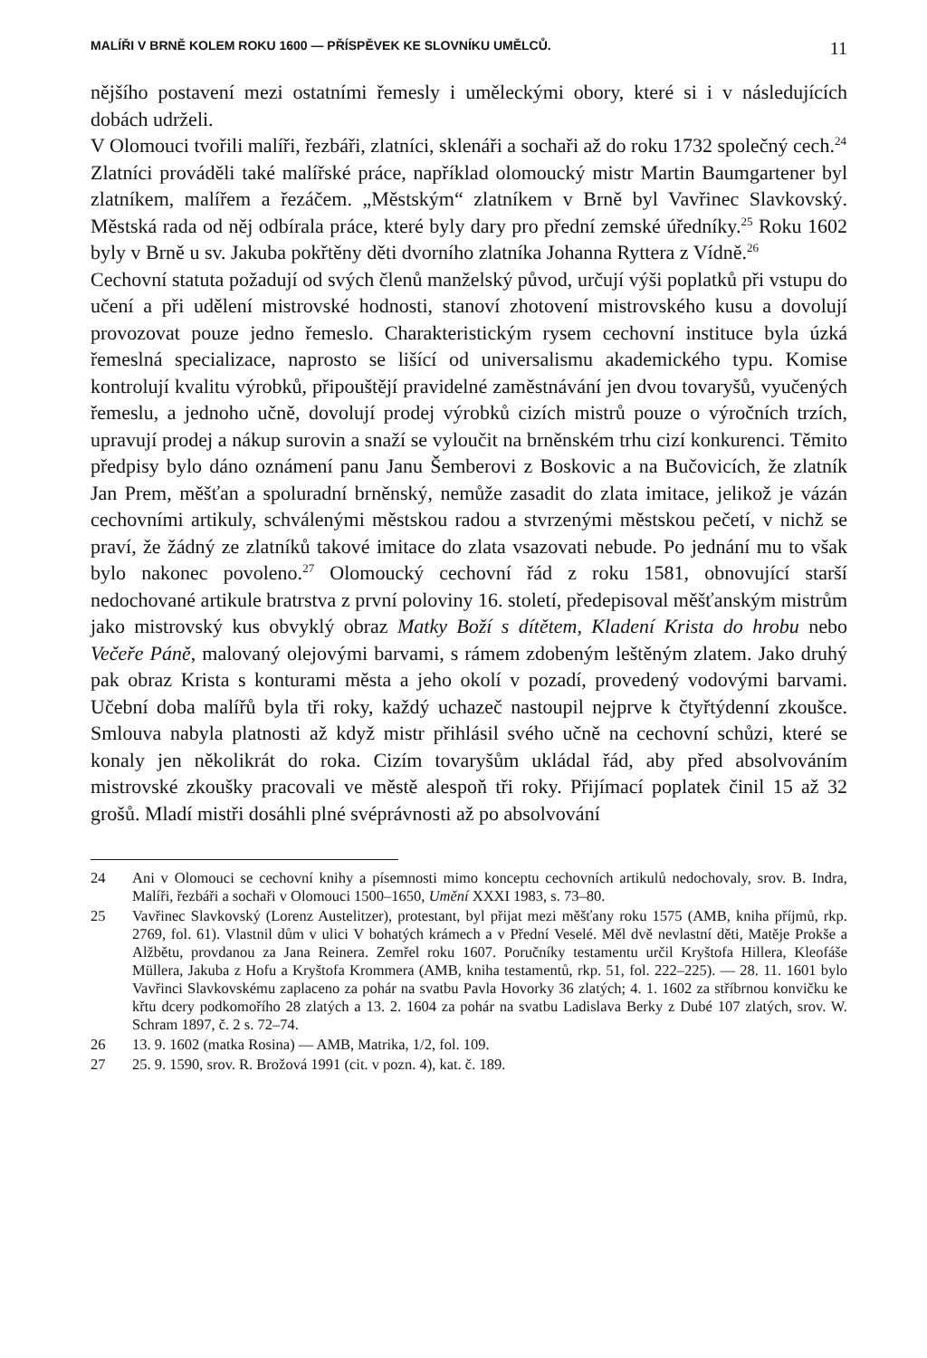MALÍŘI V BRNĚ KOLEM ROKU 1600 — PŘÍSPĚVEK KE SLOVNÍKU UMĚLCŮ. 11
nějšího postavení mezi ostatními řemesly i uměleckými obory, které si i v následujících dobách udrželi.
V Olomouci tvořili malíři, řezbáři, zlatníci, sklenáři a sochaři až do roku 1732 společný cech.<sup>24</sup>
Zlatníci prováděli také malířské práce, například olomoucký mistr Martin Baumgartener byl zlatníkem, malířem a řezáčem. „Městským“ zlatníkem v Brně byl Vavřinec Slavkovský. Městská rada od něj odbírala práce, které byly dary pro přední zemské úředníky.<sup>25</sup> Roku 1602 byly v Brně u sv. Jakuba pokřtěny děti dvorního zlatníka Johanna Ryttera z Vídně.<sup>26</sup>
Cechovní statuta požadují od svých členů manželský původ, určují výši poplatků při vstupu do učení a při udělení mistrovské hodnosti, stanoví zhotovení mistrovského kusu a dovolují provozovat pouze jedno řemeslo. Charakteristickým rysem cechovní instituce byla úzká řemeslná specializace, naprosto se lišící od universalismu akademického typu. Komise kontrolují kvalitu výrobků, připouštějí pravidelné zaměstnávání jen dvou tovaryšů, vyučených řemeslu, a jednoho učně, dovolují prodej výrobků cizích mistrů pouze o výročních trzích, upravují prodej a nákup surovin a snaží se vyloučit na brněnském trhu cizí konkurenci. Těmito předpisy bylo dáno oznámení panu Janu Šemberovi z Boskovic a na Bučovicích, že zlatník Jan Prem, měšťan a spoluradní brněnský, nemůže zasadit do zlata imitace, jelikož je vázán cechovními artikuly, schválenými městskou radou a stvrzenými městskou pečetí, v nichž se praví, že žádný ze zlatníků takové imitace do zlata vsazovati nebude. Po jednání mu to však bylo nakonec povoleno.<sup>27</sup> Olomoucký cechovní řád z roku 1581, obnovující starší nedochované artikule bratrstva z první poloviny 16. století, předepisoval měšťanským mistrům jako mistrovský kus obvyklý obraz Matky Boží s dítětem, Kladení Krista do hrobu nebo Večeře Páně, malovaný olejovými barvami, s rámem zdobeným leštěným zlatem. Jako druhý pak obraz Krista s konturami města a jeho okolí v pozadí, provedený vodovými barvami. Učební doba malířů byla tři roky, každý uchazeč nastoupil nejprve k čtyřtýdenní zkoušce. Smlouva nabyla platnosti až když mistr přihlásil svého učně na cechovní schůzi, které se konaly jen několikrát do roka. Cizím tovaryšům ukládal řád, aby před absolvováním mistrovské zkoušky pracovali ve městě alespoň tři roky. Přijímací poplatek činil 15 až 32 grošů. Mladí mistři dosáhli plné svéprávnosti až po absolvování
24 Ani v Olomouci se cechovní knihy a písemnosti mimo konceptu cechovních artikulů nedochovaly, srov. B. Indra, Malíři, řezbáři a sochaři v Olomouci 1500–1650, Umění XXXI 1983, s. 73–80.
25 Vavřinec Slavkovský (Lorenz Austelitzer), protestant, byl přijat mezi měšťany roku 1575 (AMB, kniha příjmů, rkp. 2769, fol. 61). Vlastnil dům v ulici V bohatých krámech a v Přední Veselé. Měl dvě nevlastní děti, Matěje Prokše a Alžbětu, provdanou za Jana Reinera. Zemřel roku 1607. Poručníky testamentu určil Kryštofa Hillera, Kleofáše Müllera, Jakuba z Hofu a Kryštofa Krommera (AMB, kniha testamentů, rkp. 51, fol. 222–225). — 28. 11. 1601 bylo Vavřinci Slavkovskému zaplaceno za pohár na svatbu Pavla Hovorky 36 zlatých; 4. 1. 1602 za stříbrnou konvičku ke křtu dcery podkomořího 28 zlatých a 13. 2. 1604 za pohár na svatbu Ladislava Berky z Dubé 107 zlatých, srov. W. Schram 1897, č. 2 s. 72–74.
26 13. 9. 1602 (matka Rosina) — AMB, Matrika, 1/2, fol. 109.
27 25. 9. 1590, srov. R. Brožová 1991 (cit. v pozn. 4), kat. č. 189.